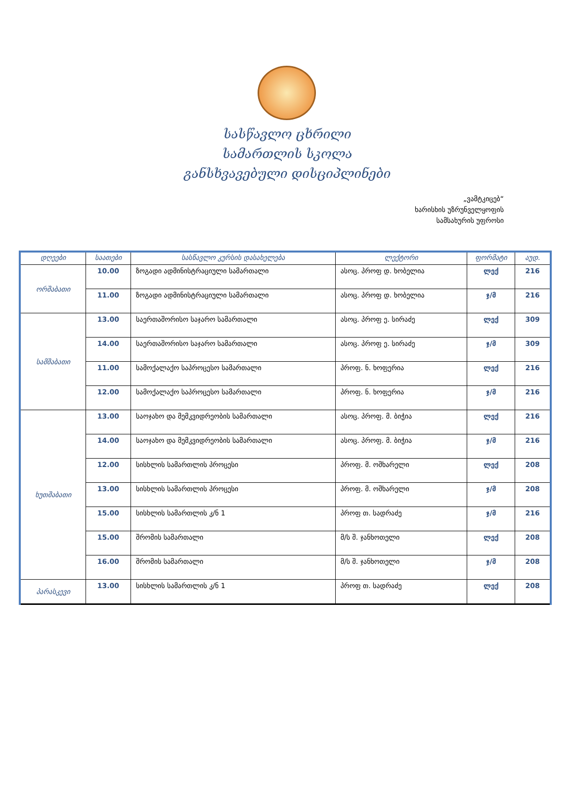სასწავლო ცხრილი
სამართლის სკოლა
განსხვავებული დისციპლინები
„ვამტკიცებ“
ხარისხის უზრუნველყოფის
სამსახურის უფროსი
| დღეები | საათები | სასწავლო კურსის დასახელება | ლექტორი | ფორმატი | აუდ. |
| --- | --- | --- | --- | --- | --- |
| ორშაბათი | 10.00 | ზოგადი ადმინისტრაციული სამართალი | ასოც. პროფ დ. ხობელია | ლექ | 216 |
| | 11.00 | ზოგადი ადმინისტრაციული სამართალი | ასოც. პროფ დ. ხობელია | ჯ/მ | 216 |
| სამშაბათი | 13.00 | საერთაშორისო საჯარო სამართალი | ასოც. პროფ ე. სირაძე | ლექ | 309 |
| | 14.00 | საერთაშორისო საჯარო სამართალი | ასოც. პროფ ე. სირაძე | ჯ/მ | 309 |
| | 11.00 | სამოქალაქო საპროცესო სამართალი | პროფ. ნ. ხოფერია | ლექ | 216 |
| | 12.00 | სამოქალაქო საპროცესო სამართალი | პროფ. ნ. ხოფერია | ჯ/მ | 216 |
| ხუთშაბათი | 13.00 | საოჯახო და მემკვიდრეობის სამართალი | ასოც. პროფ. მ. ბიჭია | ლექ | 216 |
| | 14.00 | საოჯახო და მემკვიდრეობის სამართალი | ასოც. პროფ. მ. ბიჭია | ჯ/მ | 216 |
| | 12.00 | სისხლის სამართლის პროცესი | პროფ. მ. ოშხარელი | ლექ | 208 |
| | 13.00 | სისხლის სამართლის პროცესი | პროფ. მ. ოშხარელი | ჯ/მ | 208 |
| | 15.00 | სისხლის სამართლის კ/ნ 1 | პროფ თ. სადრაძე | ჯ/მ | 216 |
| | 15.00 | შრომის სამართალი | მ/ს შ. ჯანხოთელი | ლექ | 208 |
| | 16.00 | შრომის სამართალი | მ/ს შ. ჯანხოთელი | ჯ/მ | 208 |
| პარასკევი | 13.00 | სისხლის სამართლის კ/ნ 1 | პროფ თ. სადრაძე | ლექ | 208 |